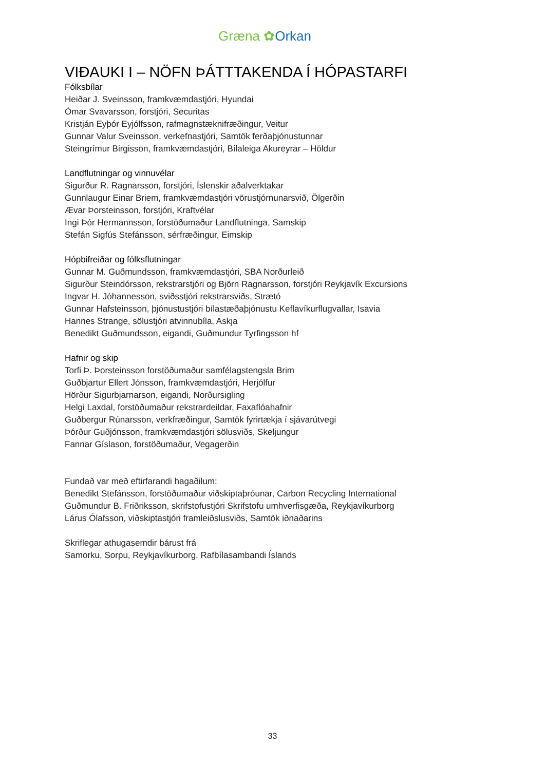Græna ✿Orkan
VIÐAUKI I – NÖFN ÞÁTTTAKENDA Í HÓPASTARFI
Fólksbílar
Heiðar J. Sveinsson, framkvæmdastjóri, Hyundai
Ómar Svavarsson, forstjóri, Securitas
Kristján Eyþór Eyjólfsson, rafmagnstæknifræðingur, Veitur
Gunnar Valur Sveinsson, verkefnastjóri, Samtök ferðaþjónustunnar
Steingrímur Birgisson, framkvæmdastjóri, Bílaleiga Akureyrar – Höldur
Landflutningar og vinnuvélar
Sigurður R. Ragnarsson, forstjóri, Íslenskir aðalverktakar
Gunnlaugur Einar Briem, framkvæmdastjóri vörustjórnunarsvið, Ölgerðin
Ævar Þorsteinsson, forstjóri, Kraftvélar
Ingi Þór Hermannsson, forstöðumaður Landflutninga, Samskip
Stefán Sigfús Stefánsson, sérfræðingur, Eimskip
Hópbifreiðar og fólksflutningar
Gunnar M. Guðmundsson, framkvæmdastjóri, SBA Norðurleið
Sigurður Steindórsson, rekstrarstjóri og Björn Ragnarsson, forstjóri Reykjavík Excursions
Ingvar H. Jóhannesson, sviðsstjóri rekstrarsviðs, Strætó
Gunnar Hafsteinsson, þjónustustjóri bílastæðaþjónustu Keflavíkurflugvallar, Isavia
Hannes Strange, sölustjóri atvinnubíla, Askja
Benedikt Guðmundsson, eigandi, Guðmundur Tyrfingsson hf
Hafnir og skip
Torfi Þ. Þorsteinsson forstöðumaður samfélagstengsla Brim
Guðbjartur Ellert Jónsson, framkvæmdastjóri, Herjólfur
Hörður Sigurbjarnarson, eigandi, Norðursigling
Helgi Laxdal, forstöðumaður rekstrardeildar, Faxaflóahafnir
Guðbergur Rúnarsson, verkfræðingur, Samtök fyrirtækja í sjávarútvegi
Þórður Guðjónsson, framkvæmdastjóri sölusviðs, Skeljungur
Fannar Gíslason, forstöðumaður, Vegagerðin
Fundað var með eftirfarandi hagaðilum:
Benedikt Stefánsson, forstöðumaður viðskiptaþróunar, Carbon Recycling International
Guðmundur B. Friðriksson, skrifstofustjóri Skrifstofu umhverfisgæða, Reykjavíkurborg
Lárus Ólafsson, viðskiptastjóri framleiðslusviðs, Samtök iðnaðarins
Skriflegar athugasemdir bárust frá
Samorku, Sorpu, Reykjavíkurborg, Rafbílasambandi Íslands
33